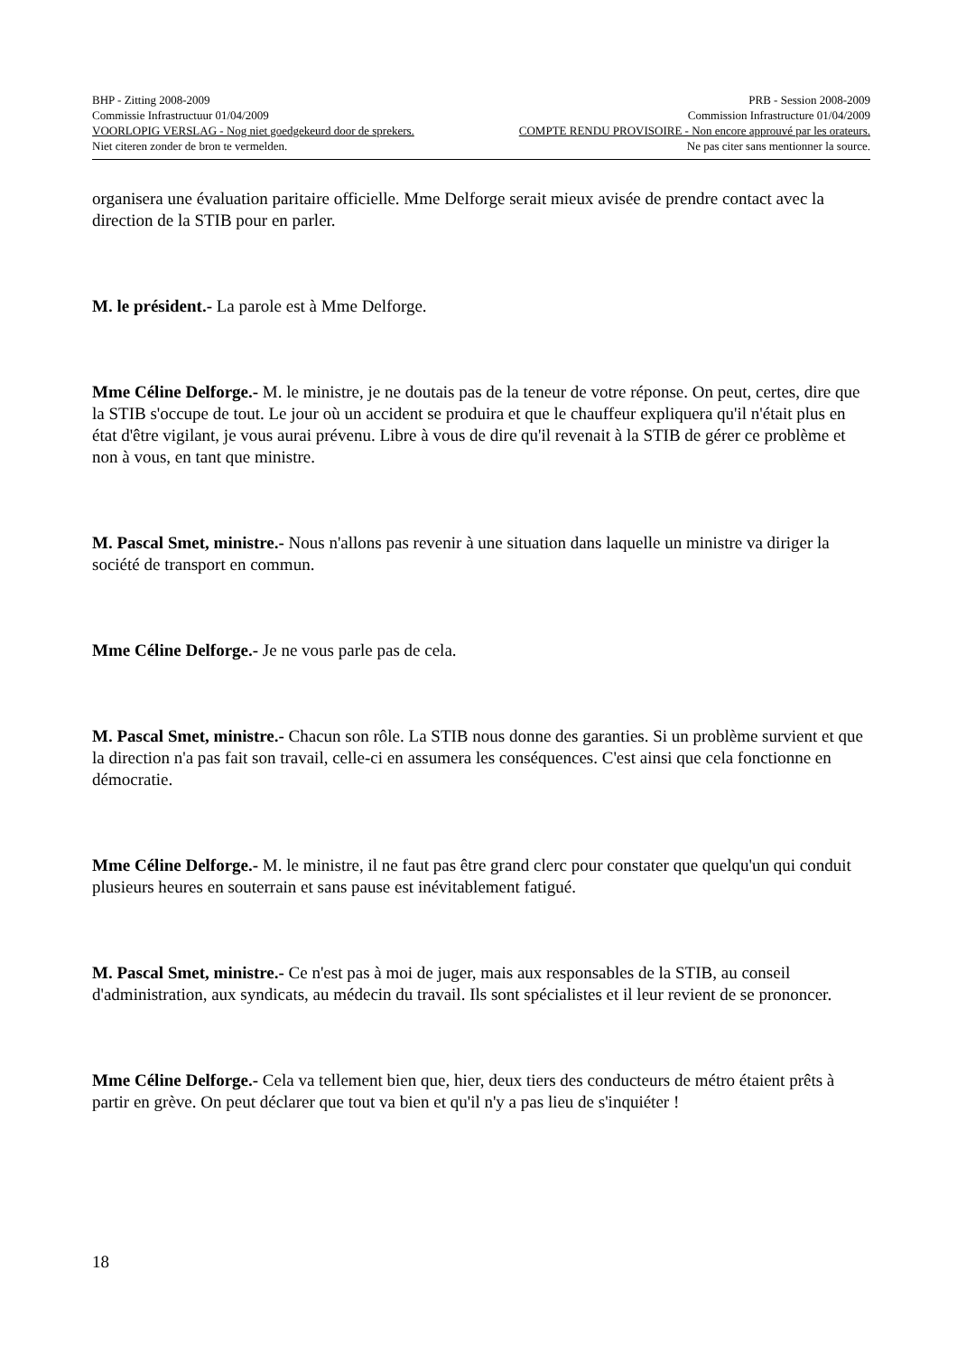BHP - Zitting 2008-2009 PRB - Session 2008-2009
Commissie Infrastructuur 01/04/2009 Commission Infrastructure 01/04/2009
VOORLOPIG VERSLAG - Nog niet goedgekeurd door de sprekers. COMPTE RENDU PROVISOIRE - Non encore approuvé par les orateurs.
Niet citeren zonder de bron te vermelden. Ne pas citer sans mentionner la source.
organisera une évaluation paritaire officielle. Mme Delforge serait mieux avisée de prendre contact avec la direction de la STIB pour en parler.
M. le président.- La parole est à Mme Delforge.
Mme Céline Delforge.- M. le ministre, je ne doutais pas de la teneur de votre réponse. On peut, certes, dire que la STIB s'occupe de tout. Le jour où un accident se produira et que le chauffeur expliquera qu'il n'était plus en état d'être vigilant, je vous aurai prévenu. Libre à vous de dire qu'il revenait à la STIB de gérer ce problème et non à vous, en tant que ministre.
M. Pascal Smet, ministre.- Nous n'allons pas revenir à une situation dans laquelle un ministre va diriger la société de transport en commun.
Mme Céline Delforge.- Je ne vous parle pas de cela.
M. Pascal Smet, ministre.- Chacun son rôle. La STIB nous donne des garanties. Si un problème survient et que la direction n'a pas fait son travail, celle-ci en assumera les conséquences. C'est ainsi que cela fonctionne en démocratie.
Mme Céline Delforge.- M. le ministre, il ne faut pas être grand clerc pour constater que quelqu'un qui conduit plusieurs heures en souterrain et sans pause est inévitablement fatigué.
M. Pascal Smet, ministre.- Ce n'est pas à moi de juger, mais aux responsables de la STIB, au conseil d'administration, aux syndicats, au médecin du travail. Ils sont spécialistes et il leur revient de se prononcer.
Mme Céline Delforge.- Cela va tellement bien que, hier, deux tiers des conducteurs de métro étaient prêts à partir en grève. On peut déclarer que tout va bien et qu'il n'y a pas lieu de s'inquiéter !
18